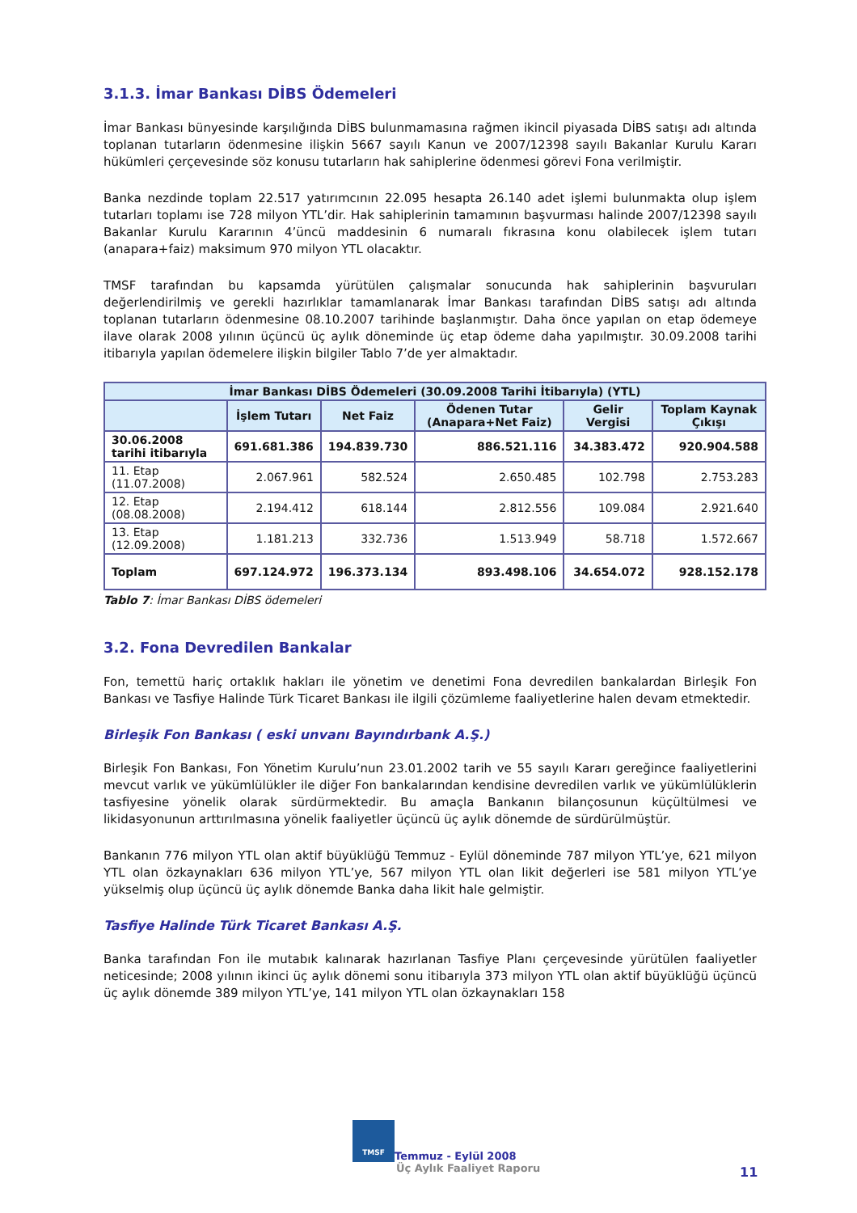3.1.3. İmar Bankası DİBS Ödemeleri
İmar Bankası bünyesinde karşılığında DİBS bulunmamasına rağmen ikincil piyasada DİBS satışı adı altında toplanan tutarların ödenmesine ilişkin 5667 sayılı Kanun ve 2007/12398 sayılı Bakanlar Kurulu Kararı hükümleri çerçevesinde söz konusu tutarların hak sahiplerine ödenmesi görevi Fona verilmiştir.
Banka nezdinde toplam 22.517 yatırımcının 22.095 hesapta 26.140 adet işlemi bulunmakta olup işlem tutarları toplamı ise 728 milyon YTL’dir. Hak sahiplerinin tamamının başvurması halinde 2007/12398 sayılı Bakanlar Kurulu Kararının 4’üncü maddesinin 6 numaralı fıkrasına konu olabilecek işlem tutarı (anapara+faiz) maksimum 970 milyon YTL olacaktır.
TMSF tarafından bu kapsamda yürütülen çalışmalar sonucunda hak sahiplerinin başvuruları değerlendirilmiş ve gerekli hazırlıklar tamamlanarak İmar Bankası tarafından DİBS satışı adı altında toplanan tutarların ödenmesine 08.10.2007 tarihinde başlanmıştır. Daha önce yapılan on etap ödemeye ilave olarak 2008 yılının üçüncü üç aylık döneminde üç etap ödeme daha yapılmıştır. 30.09.2008 tarihi itibarıyla yapılan ödemelere ilişkin bilgiler Tablo 7’de yer almaktadır.
| İmar Bankası DİBS Ödemeleri (30.09.2008 Tarihi İtibarıyla) (YTL) | | | | | |
| --- | --- | --- | --- | --- | --- |
| | İşlem Tutarı | Net Faiz | Ödenen Tutar (Anapara+Net Faiz) | Gelir Vergisi | Toplam Kaynak Çıkışı |
| 30.06.2008 tarihi itibarıyla | 691.681.386 | 194.839.730 | 886.521.116 | 34.383.472 | 920.904.588 |
| 11. Etap (11.07.2008) | 2.067.961 | 582.524 | 2.650.485 | 102.798 | 2.753.283 |
| 12. Etap (08.08.2008) | 2.194.412 | 618.144 | 2.812.556 | 109.084 | 2.921.640 |
| 13. Etap (12.09.2008) | 1.181.213 | 332.736 | 1.513.949 | 58.718 | 1.572.667 |
| Toplam | 697.124.972 | 196.373.134 | 893.498.106 | 34.654.072 | 928.152.178 |
Tablo 7: İmar Bankası DİBS ödemeleri
3.2. Fona Devredilen Bankalar
Fon, temettü hariç ortaklık hakları ile yönetim ve denetimi Fona devredilen bankalardan Birleşik Fon Bankası ve Tasfiye Halinde Türk Ticaret Bankası ile ilgili çözümleme faaliyetlerine halen devam etmektedir.
Birleşik Fon Bankası ( eski unvanı Bayındırbank A.Ş.)
Birleşik Fon Bankası, Fon Yönetim Kurulu’nun 23.01.2002 tarih ve 55 sayılı Kararı gereğince faaliyetlerini mevcut varlık ve yükümlülükler ile diğer Fon bankalarından kendisine devredilen varlık ve yükümlülüklerin tasfiyesine yönelik olarak sürdürmektedir. Bu amaçla Bankanın bilançosunun küçültülmesi ve likidasyonunun arttırılmasına yönelik faaliyetler üçüncü üç aylık dönemde de sürdürülmüştür.
Bankanın 776 milyon YTL olan aktif büyüklüğü Temmuz - Eylül döneminde 787 milyon YTL’ye, 621 milyon YTL olan özkaynakları 636 milyon YTL’ye, 567 milyon YTL olan likit değerleri ise 581 milyon YTL’ye yükselmiş olup üçüncü üç aylık dönemde Banka daha likit hale gelmiştir.
Tasfiye Halinde Türk Ticaret Bankası A.Ş.
Banka tarafından Fon ile mutabık kalınarak hazırlanan Tasfiye Planı çerçevesinde yürütülen faaliyetler neticesinde; 2008 yılının ikinci üç aylık dönemi sonu itibarıyla 373 milyon YTL olan aktif büyüklüğü üçüncü üç aylık dönemde 389 milyon YTL’ye, 141 milyon YTL olan özkaynakları 158
TMSF Temmuz - Eylül 2008
Üç Aylık Faaliyet Raporu
11